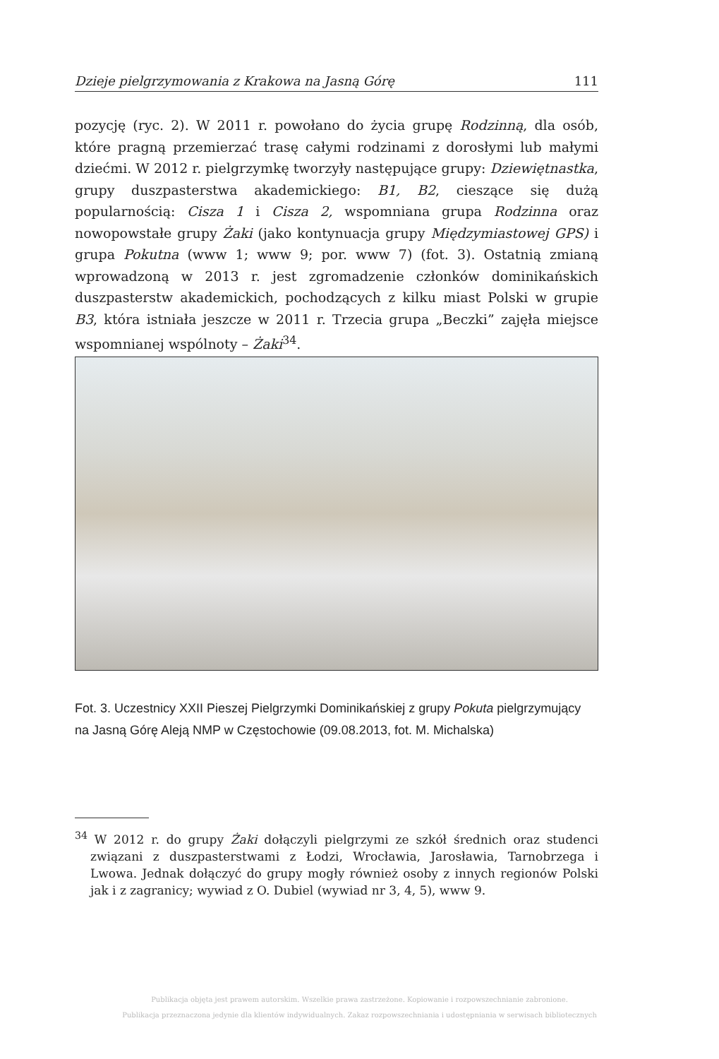Dzieje pielgrzymowania z Krakowa na Jasną Górę 111
pozycję (ryc. 2). W 2011 r. powołano do życia grupę Rodzinną, dla osób, które pragną przemierzać trasę całymi rodzinami z dorosłymi lub małymi dziećmi. W 2012 r. pielgrzymkę tworzyły następujące grupy: Dziewiętnastka, grupy duszpasterstwa akademickiego: B1, B2, cieszące się dużą popularnością: Cisza 1 i Cisza 2, wspomniana grupa Rodzinna oraz nowopowstałe grupy Żaki (jako kontynuacja grupy Międzymiastowej GPS) i grupa Pokutna (www 1; www 9; por. www 7) (fot. 3). Ostatnią zmianą wprowadzoną w 2013 r. jest zgromadzenie członków dominikańskich duszpasterstw akademickich, pochodzących z kilku miast Polski w grupie B3, która istniała jeszcze w 2011 r. Trzecia grupa „Beczki” zajęła miejsce wspomnianej wspólnoty – Żaki<sup>34</sup>.
Fot. 3. Uczestnicy XXII Pieszej Pielgrzymki Dominikańskiej z grupy Pokuta pielgrzymujący na Jasną Górę Aleją NMP w Częstochowie (09.08.2013, fot. M. Michalska)
<sup>34</sup> W 2012 r. do grupy Żaki dołączyli pielgrzymi ze szkół średnich oraz studenci związani z duszpasterstwami z Łodzi, Wrocławia, Jarosławia, Tarnobrzega i Lwowa. Jednak dołączyć do grupy mogły również osoby z innych regionów Polski jak i z zagranicy; wywiad z O. Dubiel (wywiad nr 3, 4, 5), www 9.
Publikacja objęta jest prawem autorskim. Wszelkie prawa zastrzeżone. Kopiowanie i rozpowszechnianie zabronione.
Publikacja przeznaczona jedynie dla klientów indywidualnych. Zakaz rozpowszechniania i udostępniania w serwisach bibliotecznych